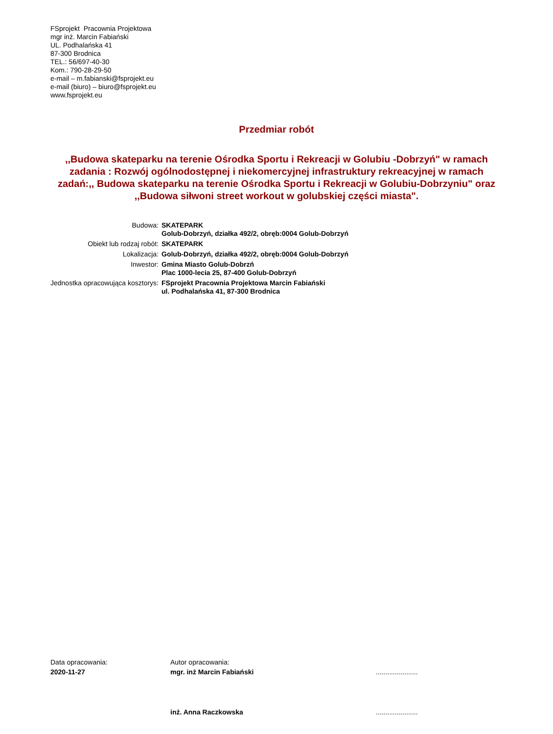FSprojekt Pracownia Projektowa
mgr inż. Marcin Fabiański
UL. Podhalańska 41
87-300 Brodnica
TEL.: 56/697-40-30
Kom.: 790-28-29-50
e-mail – m.fabianski@fsprojekt.eu
e-mail (biuro) – biuro@fsprojekt.eu
www.fsprojekt.eu
Przedmiar robót
,,Budowa skateparku na terenie Ośrodka Sportu i Rekreacji w Golubiu -Dobrzyń" w ramach zadania : Rozwój ogólnodostępnej i niekomercyjnej infrastruktury rekreacyjnej w ramach zadań:,, Budowa skateparku na terenie Ośrodka Sportu i Rekreacji w Golubiu-Dobrzyniu" oraz ,,Budowa siłwoni street workout w golubskiej części miasta".
| Budowa: | SKATEPARK Golub-Dobrzyń, działka 492/2, obręb:0004 Golub-Dobrzyń |
| Obiekt lub rodzaj robót: | SKATEPARK |
| Lokalizacja: | Golub-Dobrzyń, działka 492/2, obręb:0004 Golub-Dobrzyń |
| Inwestor: | Gmina Miasto Golub-Dobrzń Plac 1000-lecia 25, 87-400 Golub-Dobrzyń |
| Jednostka opracowująca kosztorys: | FSprojekt Pracownia Projektowa Marcin Fabiański ul. Podhalańska 41, 87-300 Brodnica |
| Data opracowania: | Autor opracowania: | |
| 2020-11-27 | mgr. inż Marcin Fabiański | ...................... |
| | inż. Anna Raczkowska | ...................... |